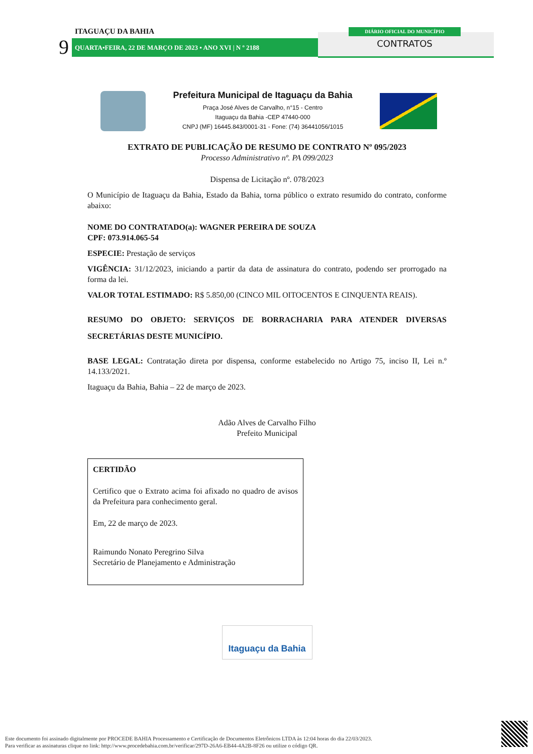ITAGUAÇU DA BAHIA
9 QUARTA•FEIRA, 22 DE MARÇO DE 2023 • ANO XVI | N º 2188
DIÁRIO OFICIAL DO MUNICÍPIO
CONTRATOS
Prefeitura Municipal de Itaguaçu da Bahia
Praça José Alves de Carvalho, n°15 - Centro
Itaguaçu da Bahia -CEP 47440-000
CNPJ (MF) 16445.843/0001-31 - Fone: (74) 36441056/1015
EXTRATO DE PUBLICAÇÃO DE RESUMO DE CONTRATO Nº 095/2023
Processo Administrativo nº. PA 099/2023
Dispensa de Licitação nº. 078/2023
O Município de Itaguaçu da Bahia, Estado da Bahia, torna público o extrato resumido do contrato, conforme abaixo:
NOME DO CONTRATADO(a): WAGNER PEREIRA DE SOUZA
CPF: 073.914.065-54
ESPECIE: Prestação de serviços
VIGÊNCIA: 31/12/2023, iniciando a partir da data de assinatura do contrato, podendo ser prorrogado na forma da lei.
VALOR TOTAL ESTIMADO: R$ 5.850,00 (CINCO MIL OITOCENTOS E CINQUENTA REAIS).
RESUMO DO OBJETO: SERVIÇOS DE BORRACHARIA PARA ATENDER DIVERSAS SECRETÁRIAS DESTE MUNICÍPIO.
BASE LEGAL: Contratação direta por dispensa, conforme estabelecido no Artigo 75, inciso II, Lei n.º 14.133/2021.
Itaguaçu da Bahia, Bahia – 22 de março de 2023.
Adão Alves de Carvalho Filho
Prefeito Municipal
CERTIDÃO
Certifico que o Extrato acima foi afixado no quadro de avisos da Prefeitura para conhecimento geral.
Em, 22 de março de 2023.
Raimundo Nonato Peregrino Silva
Secretário de Planejamento e Administração
Itaguaçu da Bahia
Este documento foi assinado digitalmente por PROCEDE BAHIA Processamento e Certificação de Documentos Eletrônicos LTDA às 12:04 horas do dia 22/03/2023.
Para verificar as assinaturas clique no link: http://www.procedebahia.com.br/verificar/297D-26A6-EB44-4A2B-8F26 ou utilize o código QR.